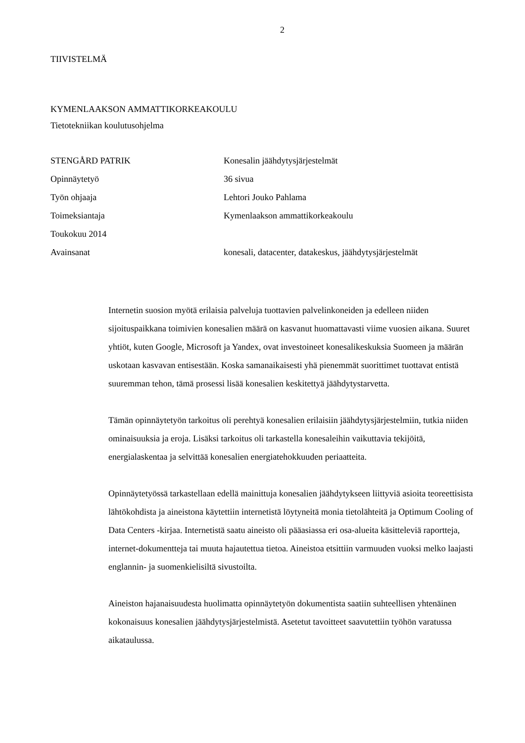2
TIIVISTELMÄ
KYMENLAAKSON AMMATTIKORKEAKOULU
Tietotekniikan koulutusohjelma
STENGÅRD PATRIK Konesalin jäähdytysjärjestelmät
Opinnäytetyö 36 sivua
Työn ohjaaja Lehtori Jouko Pahlama
Toimeksiantaja Kymenlaakson ammattikorkeakoulu
Toukokuu 2014
Avainsanat konesali, datacenter, datakeskus, jäähdytysjärjestelmät
Internetin suosion myötä erilaisia palveluja tuottavien palvelinkoneiden ja edelleen niiden sijoituspaikkana toimivien konesalien määrä on kasvanut huomattavasti viime vuosien aikana. Suuret yhtiöt, kuten Google, Microsoft ja Yandex, ovat investoineet konesalikeskuksia Suomeen ja määrän uskotaan kasvavan entisestään. Koska samanaikaisesti yhä pienemmät suorittimet tuottavat entistä suuremman tehon, tämä prosessi lisää konesalien keskitettyä jäähdytystarvetta.
Tämän opinnäytetyön tarkoitus oli perehtyä konesalien erilaisiin jäähdytysjärjestelmiin, tutkia niiden ominaisuuksia ja eroja. Lisäksi tarkoitus oli tarkastella konesaleihin vaikuttavia tekijöitä, energialaskentaa ja selvittää konesalien energiatehokkuuden periaatteita.
Opinnäytetyössä tarkastellaan edellä mainittuja konesalien jäähdytykseen liittyviä asioita teoreettisista lähtökohdista ja aineistona käytettiin internetistä löytyneitä monia tietolähteitä ja Optimum Cooling of Data Centers -kirjaa. Internetistä saatu aineisto oli pääasiassa eri osa-alueita käsitteleviä raportteja, internet-dokumentteja tai muuta hajautettua tietoa. Aineistoa etsittiin varmuuden vuoksi melko laajasti englannin- ja suomenkielisiltä sivustoilta.
Aineiston hajanaisuudesta huolimatta opinnäytetyön dokumentista saatiin suhteellisen yhtenäinen kokonaisuus konesalien jäähdytysjärjestelmistä. Asetetut tavoitteet saavutettiin työhön varatussa aikataulussa.